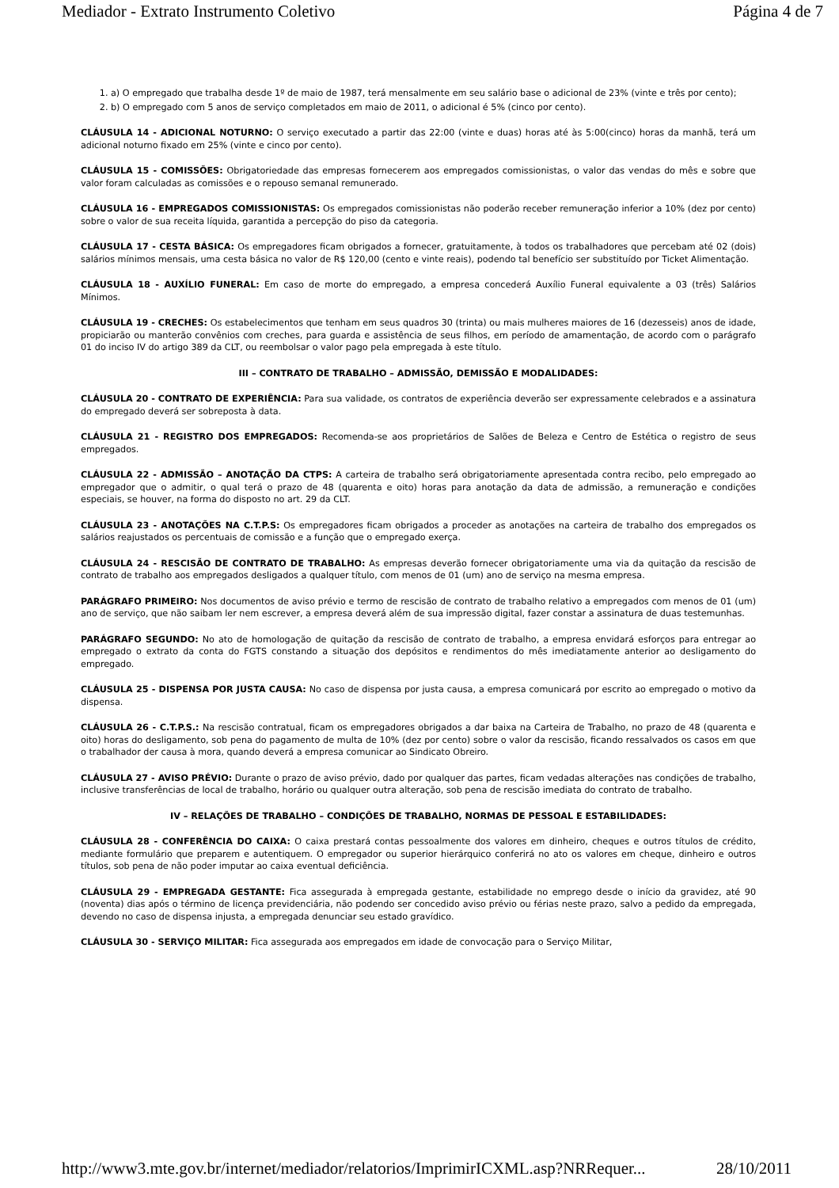Mediador - Extrato Instrumento Coletivo Página 4 de 7
1. a) O empregado que trabalha desde 1º de maio de 1987, terá mensalmente em seu salário base o adicional de 23% (vinte e três por cento);
2. b) O empregado com 5 anos de serviço completados em maio de 2011, o adicional é 5% (cinco por cento).
CLÁUSULA 14 - ADICIONAL NOTURNO: O serviço executado a partir das 22:00 (vinte e duas) horas até às 5:00(cinco) horas da manhã, terá um adicional noturno fixado em 25% (vinte e cinco por cento).
CLÁUSULA 15 - COMISSÕES: Obrigatoriedade das empresas fornecerem aos empregados comissionistas, o valor das vendas do mês e sobre que valor foram calculadas as comissões e o repouso semanal remunerado.
CLÁUSULA 16 - EMPREGADOS COMISSIONISTAS: Os empregados comissionistas não poderão receber remuneração inferior a 10% (dez por cento) sobre o valor de sua receita líquida, garantida a percepção do piso da categoria.
CLÁUSULA 17 - CESTA BÁSICA: Os empregadores ficam obrigados a fornecer, gratuitamente, à todos os trabalhadores que percebam até 02 (dois) salários mínimos mensais, uma cesta básica no valor de R$ 120,00 (cento e vinte reais), podendo tal benefício ser substituído por Ticket Alimentação.
CLÁUSULA 18 - AUXÍLIO FUNERAL: Em caso de morte do empregado, a empresa concederá Auxílio Funeral equivalente a 03 (três) Salários Mínimos.
CLÁUSULA 19 - CRECHES: Os estabelecimentos que tenham em seus quadros 30 (trinta) ou mais mulheres maiores de 16 (dezesseis) anos de idade, propiciarão ou manterão convênios com creches, para guarda e assistência de seus filhos, em período de amamentação, de acordo com o parágrafo 01 do inciso IV do artigo 389 da CLT, ou reembolsar o valor pago pela empregada à este título.
III – CONTRATO DE TRABALHO – ADMISSÃO, DEMISSÃO E MODALIDADES:
CLÁUSULA 20 - CONTRATO DE EXPERIÊNCIA: Para sua validade, os contratos de experiência deverão ser expressamente celebrados e a assinatura do empregado deverá ser sobreposta à data.
CLÁUSULA 21 - REGISTRO DOS EMPREGADOS: Recomenda-se aos proprietários de Salões de Beleza e Centro de Estética o registro de seus empregados.
CLÁUSULA 22 - ADMISSÃO – ANOTAÇÃO DA CTPS: A carteira de trabalho será obrigatoriamente apresentada contra recibo, pelo empregado ao empregador que o admitir, o qual terá o prazo de 48 (quarenta e oito) horas para anotação da data de admissão, a remuneração e condições especiais, se houver, na forma do disposto no art. 29 da CLT.
CLÁUSULA 23 - ANOTAÇÕES NA C.T.P.S: Os empregadores ficam obrigados a proceder as anotações na carteira de trabalho dos empregados os salários reajustados os percentuais de comissão e a função que o empregado exerça.
CLÁUSULA 24 - RESCISÃO DE CONTRATO DE TRABALHO: As empresas deverão fornecer obrigatoriamente uma via da quitação da rescisão de contrato de trabalho aos empregados desligados a qualquer título, com menos de 01 (um) ano de serviço na mesma empresa.
PARÁGRAFO PRIMEIRO: Nos documentos de aviso prévio e termo de rescisão de contrato de trabalho relativo a empregados com menos de 01 (um) ano de serviço, que não saibam ler nem escrever, a empresa deverá além de sua impressão digital, fazer constar a assinatura de duas testemunhas.
PARÁGRAFO SEGUNDO: No ato de homologação de quitação da rescisão de contrato de trabalho, a empresa envidará esforços para entregar ao empregado o extrato da conta do FGTS constando a situação dos depósitos e rendimentos do mês imediatamente anterior ao desligamento do empregado.
CLÁUSULA 25 - DISPENSA POR JUSTA CAUSA: No caso de dispensa por justa causa, a empresa comunicará por escrito ao empregado o motivo da dispensa.
CLÁUSULA 26 - C.T.P.S.: Na rescisão contratual, ficam os empregadores obrigados a dar baixa na Carteira de Trabalho, no prazo de 48 (quarenta e oito) horas do desligamento, sob pena do pagamento de multa de 10% (dez por cento) sobre o valor da rescisão, ficando ressalvados os casos em que o trabalhador der causa à mora, quando deverá a empresa comunicar ao Sindicato Obreiro.
CLÁUSULA 27 - AVISO PRÉVIO: Durante o prazo de aviso prévio, dado por qualquer das partes, ficam vedadas alterações nas condições de trabalho, inclusive transferências de local de trabalho, horário ou qualquer outra alteração, sob pena de rescisão imediata do contrato de trabalho.
IV – RELAÇÕES DE TRABALHO – CONDIÇÕES DE TRABALHO, NORMAS DE PESSOAL E ESTABILIDADES:
CLÁUSULA 28 - CONFERÊNCIA DO CAIXA: O caixa prestará contas pessoalmente dos valores em dinheiro, cheques e outros títulos de crédito, mediante formulário que preparem e autentiquem. O empregador ou superior hierárquico conferirá no ato os valores em cheque, dinheiro e outros títulos, sob pena de não poder imputar ao caixa eventual deficiência.
CLÁUSULA 29 - EMPREGADA GESTANTE: Fica assegurada à empregada gestante, estabilidade no emprego desde o início da gravidez, até 90 (noventa) dias após o término de licença previdenciária, não podendo ser concedido aviso prévio ou férias neste prazo, salvo a pedido da empregada, devendo no caso de dispensa injusta, a empregada denunciar seu estado gravídico.
CLÁUSULA 30 - SERVIÇO MILITAR: Fica assegurada aos empregados em idade de convocação para o Serviço Militar,
http://www3.mte.gov.br/internet/mediador/relatorios/ImprimirICXML.asp?NRRequer... 28/10/2011